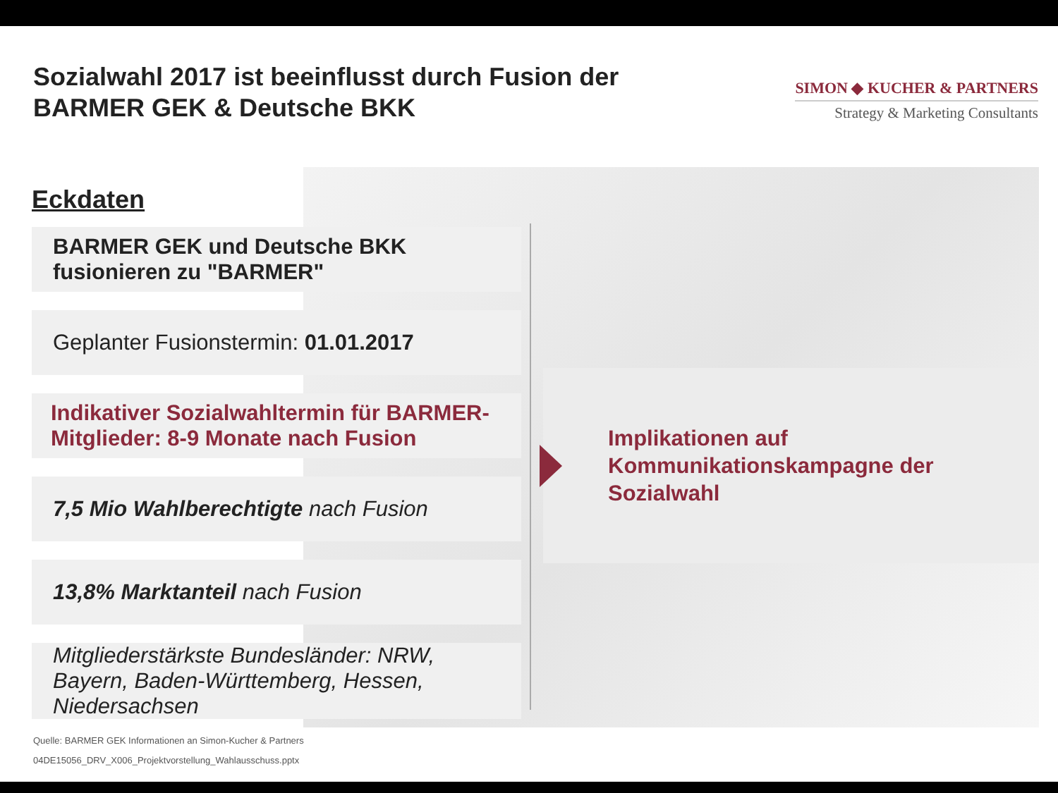Sozialwahl 2017 ist beeinflusst durch Fusion der
BARMER GEK & Deutsche BKK
SIMON ◆ KUCHER & PARTNERS
Strategy & Marketing Consultants
Eckdaten
BARMER GEK und Deutsche BKK
fusionieren zu "BARMER"
Geplanter Fusionstermin: 01.01.2017
Indikativer Sozialwahltermin für BARMER-
Mitglieder: 8-9 Monate nach Fusion
7,5 Mio Wahlberechtigte nach Fusion
13,8% Marktanteil nach Fusion
Mitgliederstärkste Bundesländer: NRW,
Bayern, Baden-Württemberg, Hessen,
Niedersachsen
Implikationen auf
Kommunikationskampagne der
Sozialwahl
Quelle: BARMER GEK Informationen an Simon-Kucher & Partners
04DE15056_DRV_X006_Projektvorstellung_Wahlausschuss.pptx